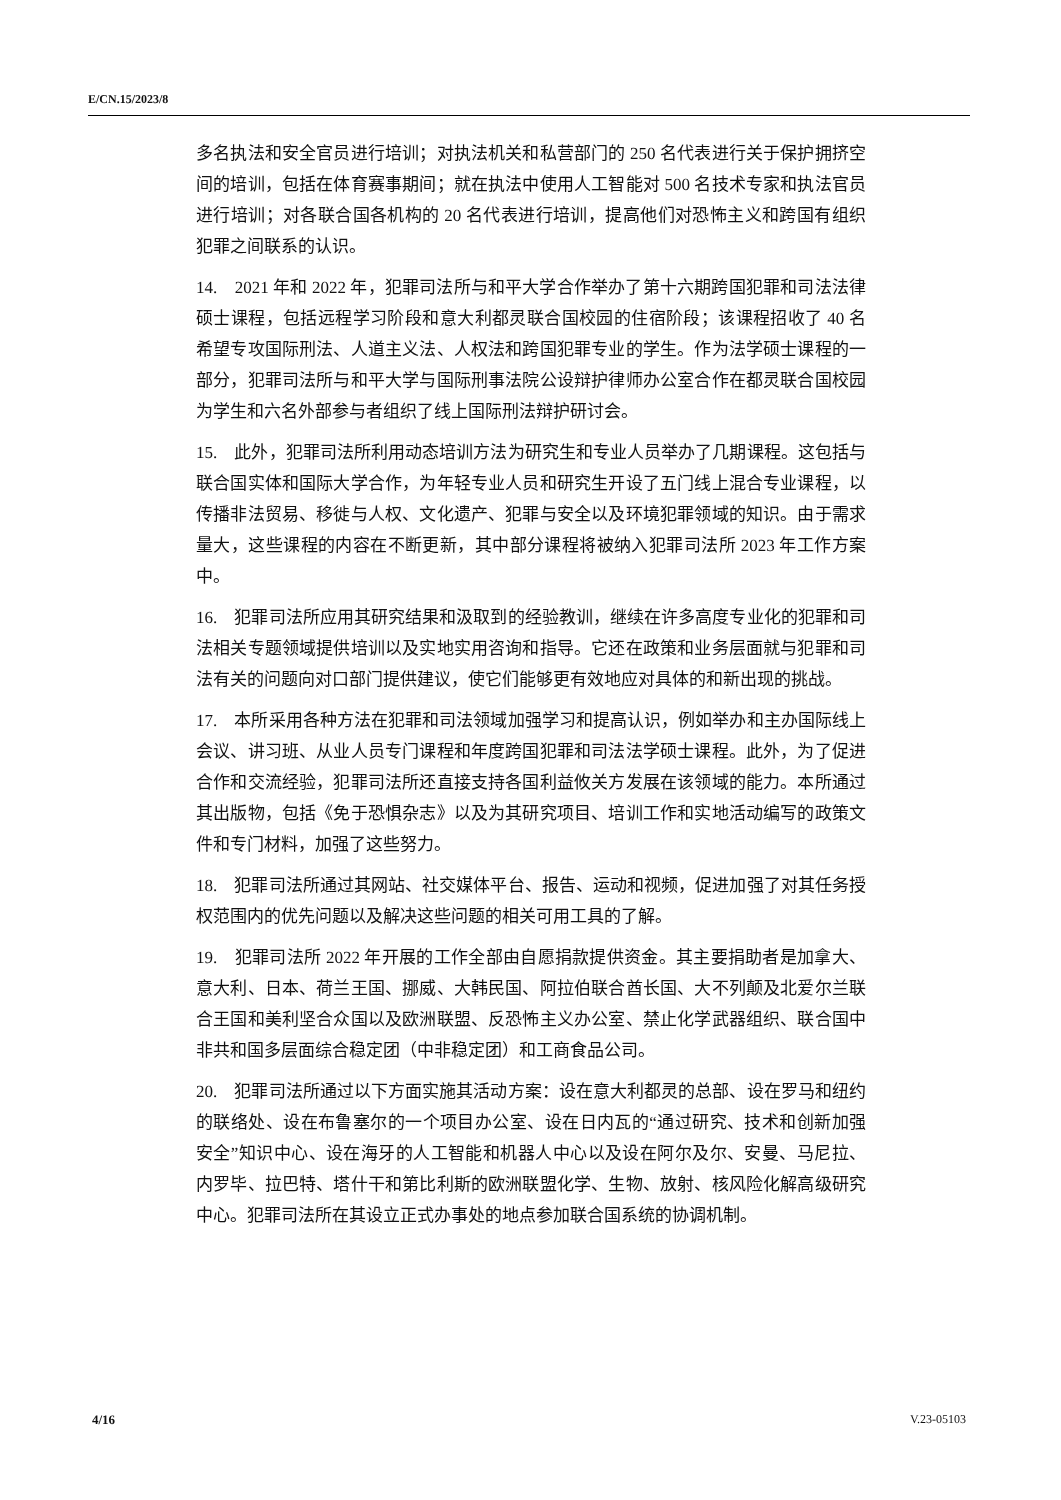E/CN.15/2023/8
多名执法和安全官员进行培训；对执法机关和私营部门的 250 名代表进行关于保护拥挤空间的培训，包括在体育赛事期间；就在执法中使用人工智能对 500 名技术专家和执法官员进行培训；对各联合国各机构的 20 名代表进行培训，提高他们对恐怖主义和跨国有组织犯罪之间联系的认识。
14.　2021 年和 2022 年，犯罪司法所与和平大学合作举办了第十六期跨国犯罪和司法法律硕士课程，包括远程学习阶段和意大利都灵联合国校园的住宿阶段；该课程招收了 40 名希望专攻国际刑法、人道主义法、人权法和跨国犯罪专业的学生。作为法学硕士课程的一部分，犯罪司法所与和平大学与国际刑事法院公设辩护律师办公室合作在都灵联合国校园为学生和六名外部参与者组织了线上国际刑法辩护研讨会。
15.　此外，犯罪司法所利用动态培训方法为研究生和专业人员举办了几期课程。这包括与联合国实体和国际大学合作，为年轻专业人员和研究生开设了五门线上混合专业课程，以传播非法贸易、移徙与人权、文化遗产、犯罪与安全以及环境犯罪领域的知识。由于需求量大，这些课程的内容在不断更新，其中部分课程将被纳入犯罪司法所 2023 年工作方案中。
16.　犯罪司法所应用其研究结果和汲取到的经验教训，继续在许多高度专业化的犯罪和司法相关专题领域提供培训以及实地实用咨询和指导。它还在政策和业务层面就与犯罪和司法有关的问题向对口部门提供建议，使它们能够更有效地应对具体的和新出现的挑战。
17.　本所采用各种方法在犯罪和司法领域加强学习和提高认识，例如举办和主办国际线上会议、讲习班、从业人员专门课程和年度跨国犯罪和司法法学硕士课程。此外，为了促进合作和交流经验，犯罪司法所还直接支持各国利益攸关方发展在该领域的能力。本所通过其出版物，包括《免于恐惧杂志》以及为其研究项目、培训工作和实地活动编写的政策文件和专门材料，加强了这些努力。
18.　犯罪司法所通过其网站、社交媒体平台、报告、运动和视频，促进加强了对其任务授权范围内的优先问题以及解决这些问题的相关可用工具的了解。
19.　犯罪司法所 2022 年开展的工作全部由自愿捐款提供资金。其主要捐助者是加拿大、意大利、日本、荷兰王国、挪威、大韩民国、阿拉伯联合酋长国、大不列颠及北爱尔兰联合王国和美利坚合众国以及欧洲联盟、反恐怖主义办公室、禁止化学武器组织、联合国中非共和国多层面综合稳定团（中非稳定团）和工商食品公司。
20.　犯罪司法所通过以下方面实施其活动方案：设在意大利都灵的总部、设在罗马和纽约的联络处、设在布鲁塞尔的一个项目办公室、设在日内瓦的“通过研究、技术和创新加强安全”知识中心、设在海牙的人工智能和机器人中心以及设在阿尔及尔、安曼、马尼拉、内罗毕、拉巴特、塔什干和第比利斯的欧洲联盟化学、生物、放射、核风险化解高级研究中心。犯罪司法所在其设立正式办事处的地点参加联合国系统的协调机制。
4/16 V.23-05103